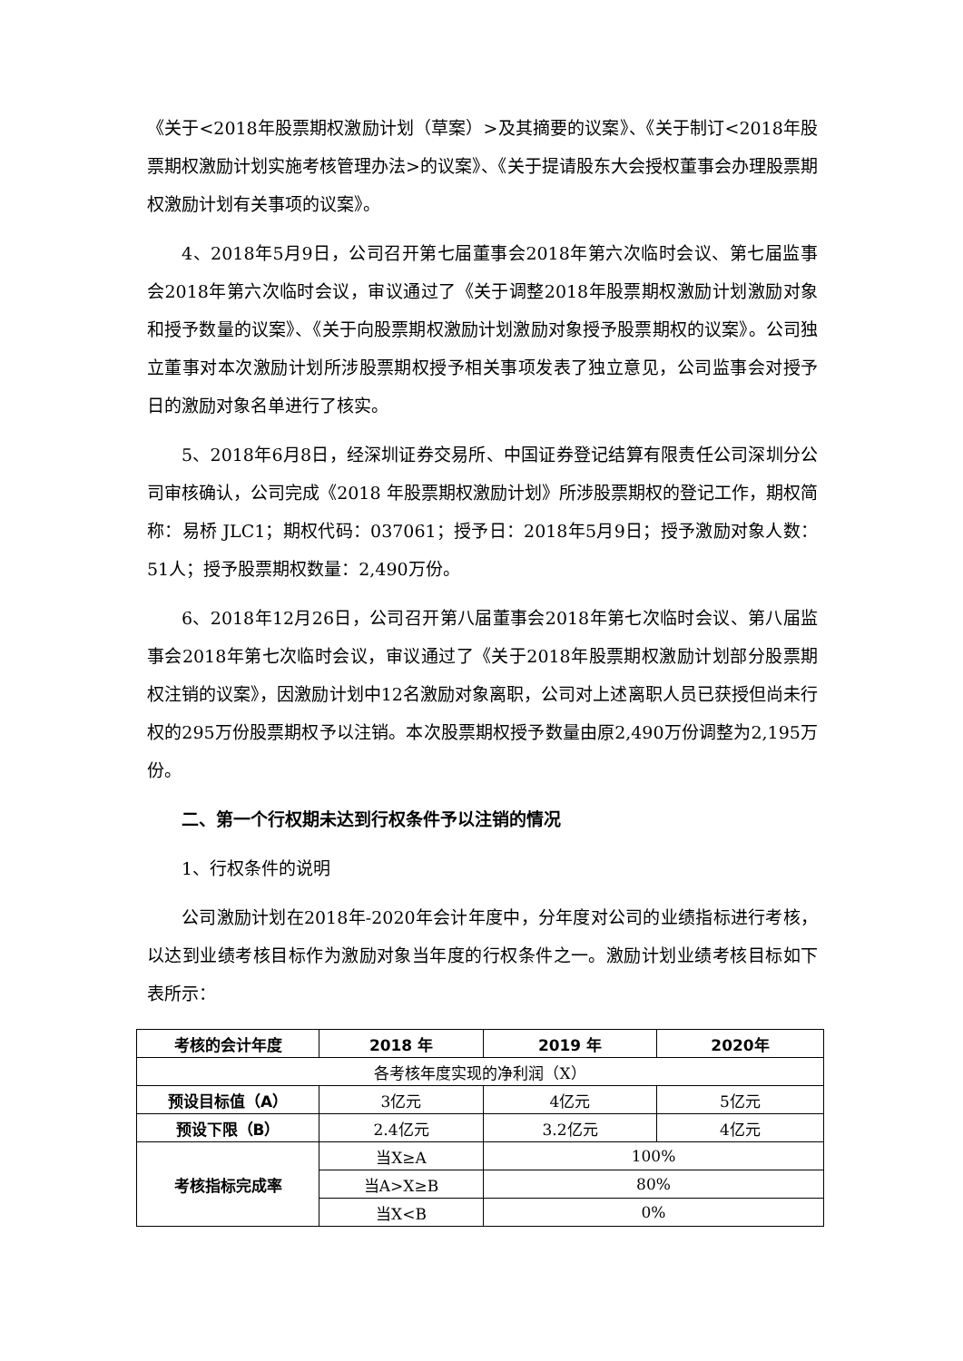《关于<2018年股票期权激励计划（草案）>及其摘要的议案》、《关于制订<2018年股票期权激励计划实施考核管理办法>的议案》、《关于提请股东大会授权董事会办理股票期权激励计划有关事项的议案》。
4、2018年5月9日，公司召开第七届董事会2018年第六次临时会议、第七届监事会2018年第六次临时会议，审议通过了《关于调整2018年股票期权激励计划激励对象和授予数量的议案》、《关于向股票期权激励计划激励对象授予股票期权的议案》。公司独立董事对本次激励计划所涉股票期权授予相关事项发表了独立意见，公司监事会对授予日的激励对象名单进行了核实。
5、2018年6月8日，经深圳证券交易所、中国证券登记结算有限责任公司深圳分公司审核确认，公司完成《2018 年股票期权激励计划》所涉股票期权的登记工作，期权简称：易桥 JLC1；期权代码：037061；授予日：2018年5月9日；授予激励对象人数：51人；授予股票期权数量：2,490万份。
6、2018年12月26日，公司召开第八届董事会2018年第七次临时会议、第八届监事会2018年第七次临时会议，审议通过了《关于2018年股票期权激励计划部分股票期权注销的议案》，因激励计划中12名激励对象离职，公司对上述离职人员已获授但尚未行权的295万份股票期权予以注销。本次股票期权授予数量由原2,490万份调整为2,195万份。
二、第一个行权期未达到行权条件予以注销的情况
1、行权条件的说明
公司激励计划在2018年-2020年会计年度中，分年度对公司的业绩指标进行考核，以达到业绩考核目标作为激励对象当年度的行权条件之一。激励计划业绩考核目标如下表所示：
| 考核的会计年度 | 2018 年 | 2019 年 | 2020年 |
| --- | --- | --- | --- |
| 各考核年度实现的净利润（X） | | | |
| 预设目标值（A） | 3亿元 | 4亿元 | 5亿元 |
| 预设下限（B） | 2.4亿元 | 3.2亿元 | 4亿元 |
| 考核指标完成率 | 当X≥A | 100% | |
| | 当A>X≥B | 80% | |
| | 当X<B | 0% | |